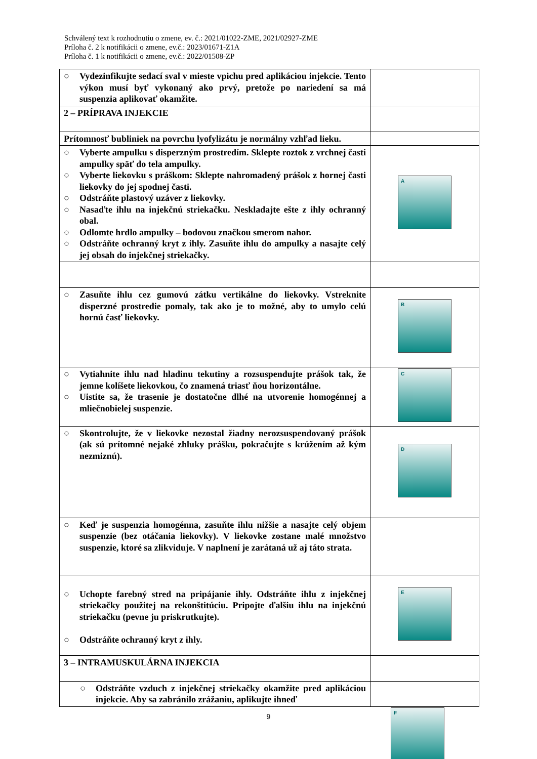Schválený text k rozhodnutiu o zmene, ev. č.: 2021/01022-ZME, 2021/02927-ZME
Príloha č. 2 k notifikácii o zmene, ev.č.: 2023/01671-Z1A
Príloha č. 1 k notifikácii o zmene, ev.č.: 2022/01508-ZP
| ○ Vydezinfikujte sedací sval v mieste vpichu pred aplikáciou injekcie. Tento výkon musí byť vykonaný ako prvý, pretože po nariedení sa má suspenzia aplikovať okamžite. | |
| 2 – PRÍPRAVA INJEKCIE | |
| Prítomnosť bubliniek na povrchu lyofylizátu je normálny vzhľad lieku. | |
| ○ Vyberte ampulku s disperzným prostredím. Sklepte roztok z vrchnej časti ampulky späť do tela ampulky. ○ Vyberte liekovku s práškom: Sklepte nahromadený prášok z hornej časti liekovky do jej spodnej časti. ○ Odstráňte plastový uzáver z liekovky. ○ Nasaďte ihlu na injekčnú striekačku. Neskladajte ešte z ihly ochranný obal. ○ Odlomte hrdlo ampulky – bodovou značkou smerom nahor. ○ Odstráňte ochranný kryt z ihly. Zasuňte ihlu do ampulky a nasajte celý jej obsah do injekčnej striekačky. | A |
| ○ Zasuňte ihlu cez gumovú zátku vertikálne do liekovky. Vstreknite disperzné prostredie pomaly, tak ako je to možné, aby to umylo celú hornú časť liekovky. | B |
| ○ Vytiahnite ihlu nad hladinu tekutiny a rozsuspendujte prášok tak, že jemne kolíšete liekovkou, čo znamená triasť ňou horizontálne. ○ Uistite sa, že trasenie je dostatočne dlhé na utvorenie homogénnej a mliečnobielej suspenzie. | C |
| ○ Skontrolujte, že v liekovke nezostal žiadny nerozsuspendovaný prášok (ak sú prítomné nejaké zhluky prášku, pokračujte s krúžením až kým nezmiznú). | D |
| ○ Keď je suspenzia homogénna, zasuňte ihlu nižšie a nasajte celý objem suspenzie (bez otáčania liekovky). V liekovke zostane malé množstvo suspenzie, ktoré sa zlikviduje. V naplnení je zarátaná už aj táto strata. | |
| ○ Uchopte farebný stred na pripájanie ihly. Odstráňte ihlu z injekčnej striekačky použitej na rekonštitúciu. Pripojte ďalšiu ihlu na injekčnú striekačku (pevne ju priskrutkujte). ○ Odstráňte ochranný kryt z ihly. | E |
| 3 – INTRAMUSKULÁRNA INJEKCIA | |
| ○ Odstráňte vzduch z injekčnej striekačky okamžite pred aplikáciou injekcie. Aby sa zabránilo zrážaniu, aplikujte ihneď | |
9
F